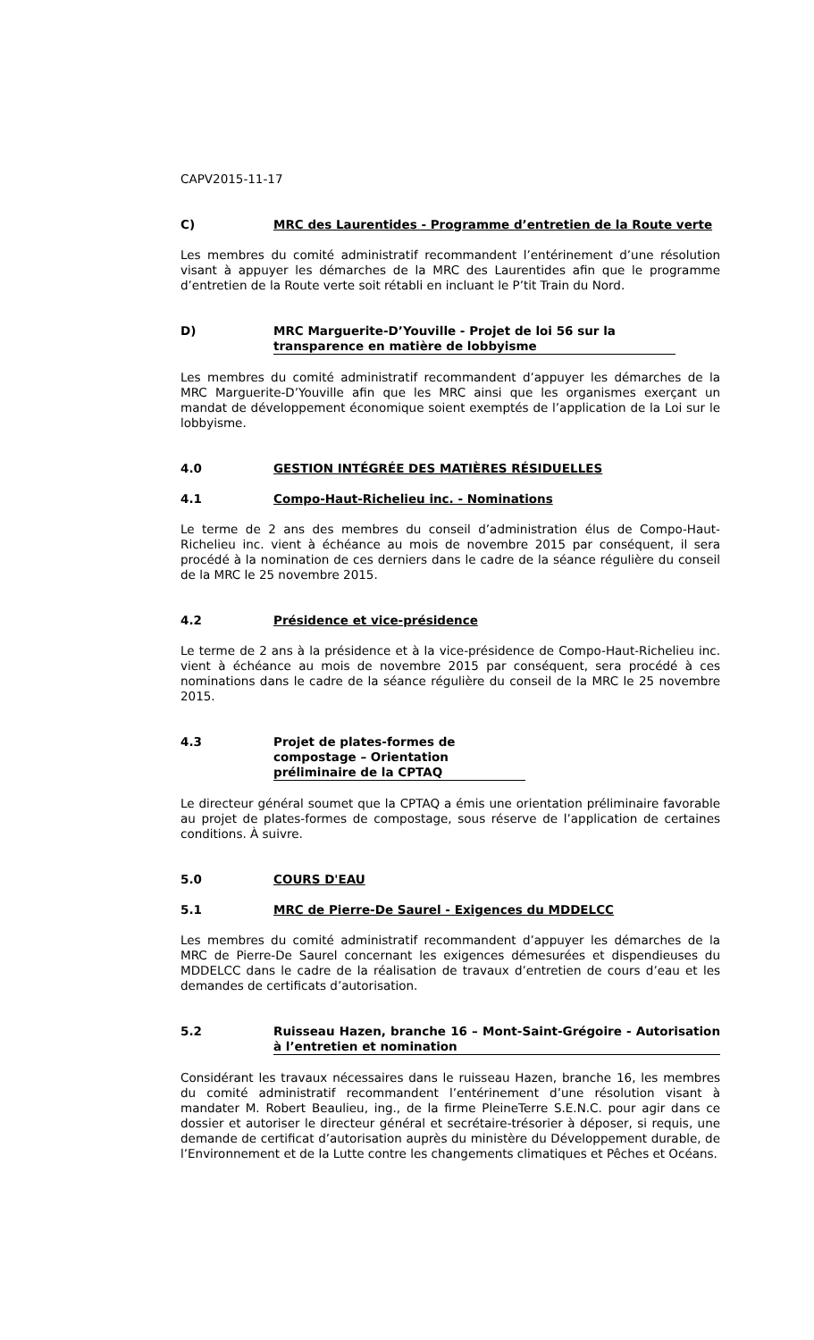CAPV2015-11-17
C) MRC des Laurentides - Programme d’entretien de la Route verte
Les membres du comité administratif recommandent l’entérinement d’une résolution visant à appuyer les démarches de la MRC des Laurentides afin que le programme d’entretien de la Route verte soit rétabli en incluant le P’tit Train du Nord.
D) MRC Marguerite-D’Youville - Projet de loi 56 sur la transparence en matière de lobbyisme
Les membres du comité administratif recommandent d’appuyer les démarches de la MRC Marguerite-D’Youville afin que les MRC ainsi que les organismes exerçant un mandat de développement économique soient exemptés de l’application de la Loi sur le lobbyisme.
4.0 GESTION INTÉGRÉE DES MATIÈRES RÉSIDUELLES
4.1 Compo-Haut-Richelieu inc. - Nominations
Le terme de 2 ans des membres du conseil d’administration élus de Compo-Haut-Richelieu inc. vient à échéance au mois de novembre 2015 par conséquent, il sera procédé à la nomination de ces derniers dans le cadre de la séance régulière du conseil de la MRC le 25 novembre 2015.
4.2 Présidence et vice-présidence
Le terme de 2 ans à la présidence et à la vice-présidence de Compo-Haut-Richelieu inc. vient à échéance au mois de novembre 2015 par conséquent, sera procédé à ces nominations dans le cadre de la séance régulière du conseil de la MRC le 25 novembre 2015.
4.3 Projet de plates-formes de compostage – Orientation préliminaire de la CPTAQ
Le directeur général soumet que la CPTAQ a émis une orientation préliminaire favorable au projet de plates-formes de compostage, sous réserve de l’application de certaines conditions. À suivre.
5.0 COURS D'EAU
5.1 MRC de Pierre-De Saurel - Exigences du MDDELCC
Les membres du comité administratif recommandent d’appuyer les démarches de la MRC de Pierre-De Saurel concernant les exigences démesurées et dispendieuses du MDDELCC dans le cadre de la réalisation de travaux d’entretien de cours d’eau et les demandes de certificats d’autorisation.
5.2 Ruisseau Hazen, branche 16 – Mont-Saint-Grégoire - Autorisation à l’entretien et nomination
Considérant les travaux nécessaires dans le ruisseau Hazen, branche 16, les membres du comité administratif recommandent l’entérinement d’une résolution visant à mandater M. Robert Beaulieu, ing., de la firme PleineTerre S.E.N.C. pour agir dans ce dossier et autoriser le directeur général et secrétaire-trésorier à déposer, si requis, une demande de certificat d’autorisation auprès du ministère du Développement durable, de l’Environnement et de la Lutte contre les changements climatiques et Pêches et Océans.